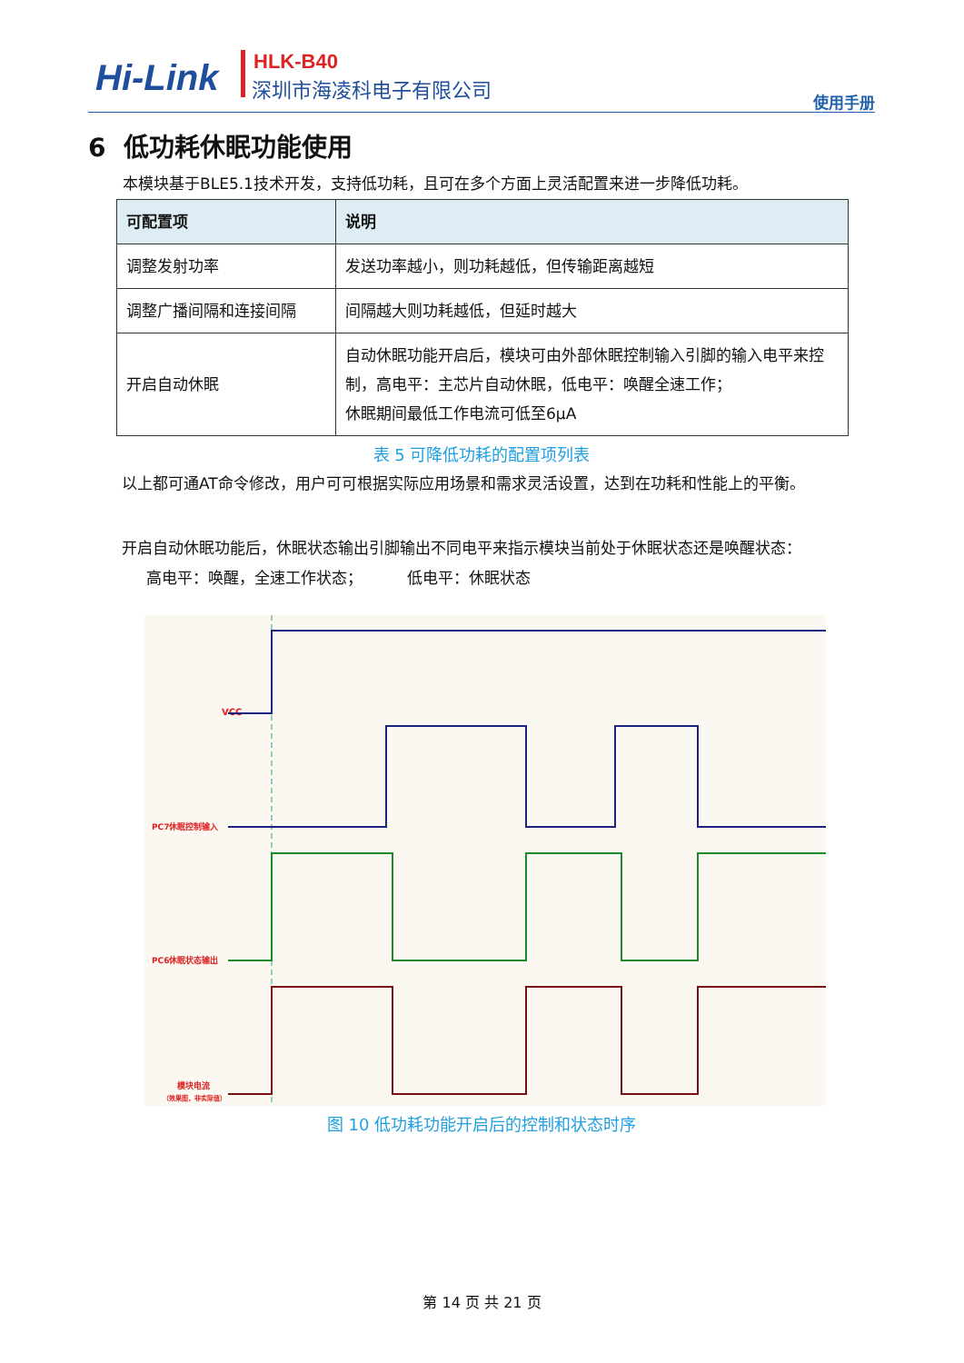Hi-Link HLK-B40
深圳市海凌科电子有限公司
使用手册
6 低功耗休眠功能使用
本模块基于BLE5.1技术开发，支持低功耗，且可在多个方面上灵活配置来进一步降低功耗。
| 可配置项 | 说明 |
| --- | --- |
| 调整发射功率 | 发送功率越小，则功耗越低，但传输距离越短 |
| 调整广播间隔和连接间隔 | 间隔越大则功耗越低，但延时越大 |
| 开启自动休眠 | 自动休眠功能开启后，模块可由外部休眠控制输入引脚的输入电平来控制，高电平：主芯片自动休眠，低电平：唤醒全速工作； 休眠期间最低工作电流可低至6μA |
表 5 可降低功耗的配置项列表
以上都可通AT命令修改，用户可可根据实际应用场景和需求灵活设置，达到在功耗和性能上的平衡。
开启自动休眠功能后，休眠状态输出引脚输出不同电平来指示模块当前处于休眠状态还是唤醒状态：
高电平：唤醒，全速工作状态； 低电平：休眠状态
VCC
PC7休眠控制输入
PC6休眠状态输出
模块电流
（效果图，非实际值）
图 10 低功耗功能开启后的控制和状态时序
第 14 页 共 21 页